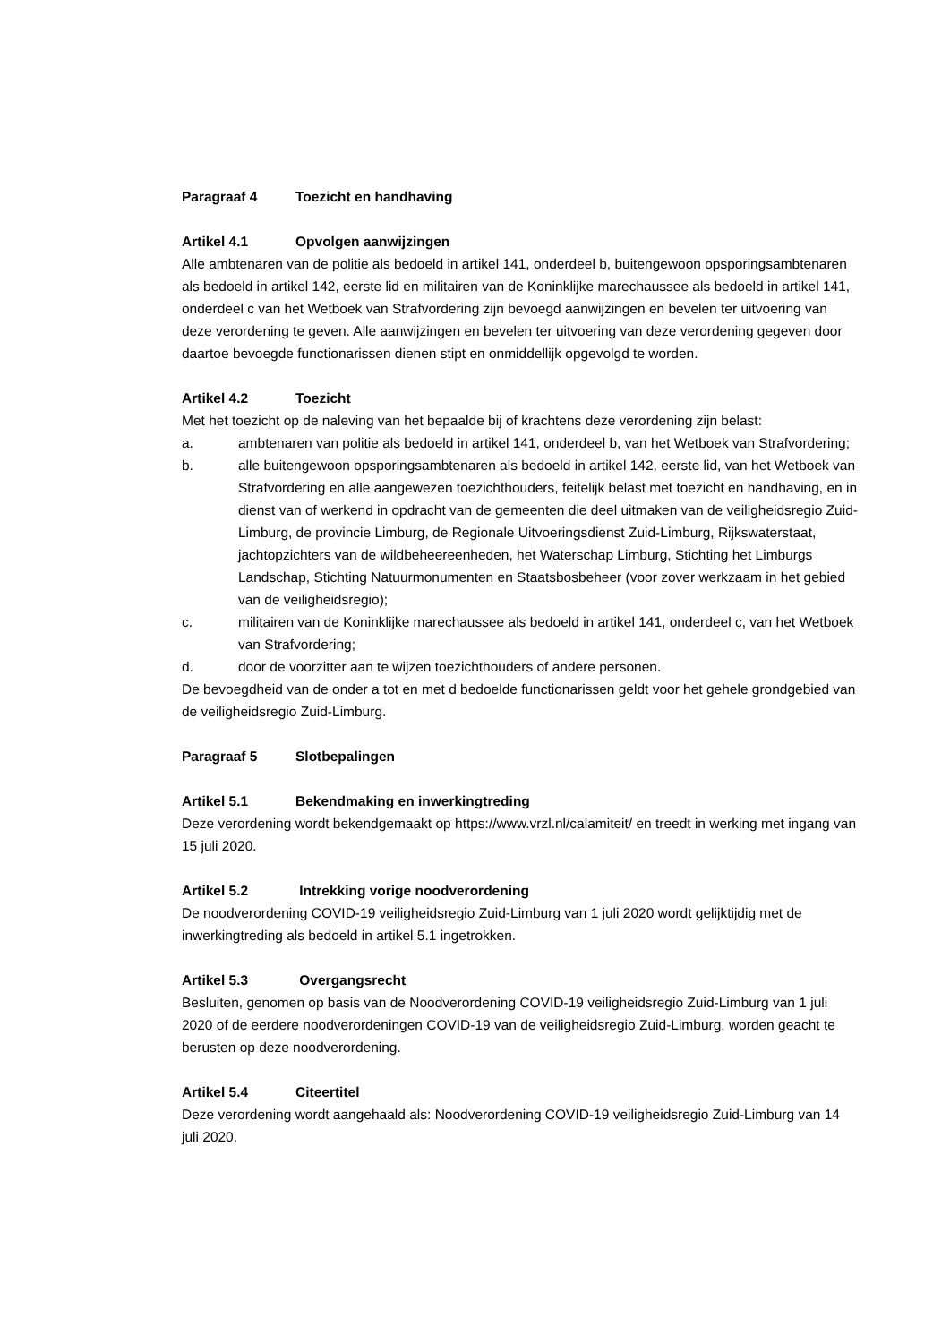Paragraaf 4 Toezicht en handhaving
Artikel 4.1 Opvolgen aanwijzingen
Alle ambtenaren van de politie als bedoeld in artikel 141, onderdeel b, buitengewoon opsporingsambtenaren als bedoeld in artikel 142, eerste lid en militairen van de Koninklijke marechaussee als bedoeld in artikel 141, onderdeel c van het Wetboek van Strafvordering zijn bevoegd aanwijzingen en bevelen ter uitvoering van deze verordening te geven. Alle aanwijzingen en bevelen ter uitvoering van deze verordening gegeven door daartoe bevoegde functionarissen dienen stipt en onmiddellijk opgevolgd te worden.
Artikel 4.2 Toezicht
Met het toezicht op de naleving van het bepaalde bij of krachtens deze verordening zijn belast:
a. ambtenaren van politie als bedoeld in artikel 141, onderdeel b, van het Wetboek van Strafvordering;
b. alle buitengewoon opsporingsambtenaren als bedoeld in artikel 142, eerste lid, van het Wetboek van Strafvordering en alle aangewezen toezichthouders, feitelijk belast met toezicht en handhaving, en in dienst van of werkend in opdracht van de gemeenten die deel uitmaken van de veiligheidsregio Zuid-Limburg, de provincie Limburg, de Regionale Uitvoeringsdienst Zuid-Limburg, Rijkswaterstaat, jachtopzichters van de wildbeheereenheden, het Waterschap Limburg, Stichting het Limburgs Landschap, Stichting Natuurmonumenten en Staatsbosbeheer (voor zover werkzaam in het gebied van de veiligheidsregio);
c. militairen van de Koninklijke marechaussee als bedoeld in artikel 141, onderdeel c, van het Wetboek van Strafvordering;
d. door de voorzitter aan te wijzen toezichthouders of andere personen.
De bevoegdheid van de onder a tot en met d bedoelde functionarissen geldt voor het gehele grondgebied van de veiligheidsregio Zuid-Limburg.
Paragraaf 5 Slotbepalingen
Artikel 5.1 Bekendmaking en inwerkingtreding
Deze verordening wordt bekendgemaakt op https://www.vrzl.nl/calamiteit/ en treedt in werking met ingang van 15 juli 2020.
Artikel 5.2 Intrekking vorige noodverordening
De noodverordening COVID-19 veiligheidsregio Zuid-Limburg van 1 juli 2020 wordt gelijktijdig met de inwerkingtreding als bedoeld in artikel 5.1 ingetrokken.
Artikel 5.3 Overgangsrecht
Besluiten, genomen op basis van de Noodverordening COVID-19 veiligheidsregio Zuid-Limburg van 1 juli 2020 of de eerdere noodverordeningen COVID-19 van de veiligheidsregio Zuid-Limburg, worden geacht te berusten op deze noodverordening.
Artikel 5.4 Citeertitel
Deze verordening wordt aangehaald als: Noodverordening COVID-19 veiligheidsregio Zuid-Limburg van 14 juli 2020.